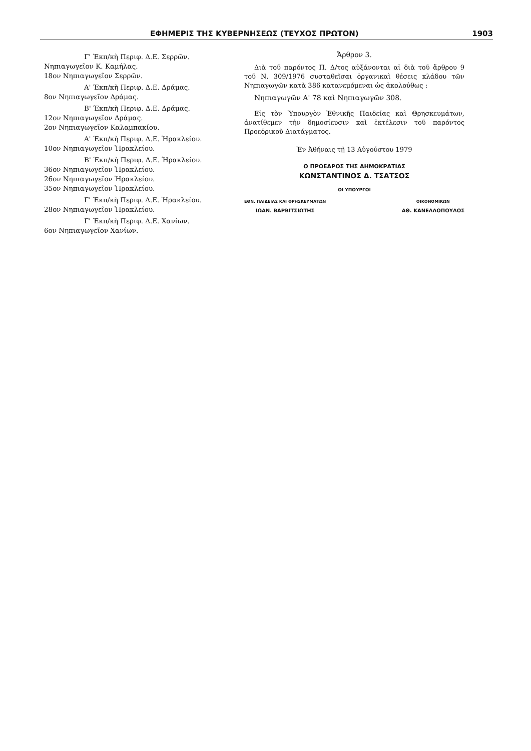ΕΦΗΜΕΡΙΣ ΤΗΣ ΚΥΒΕΡΝΗΣΕΩΣ (ΤΕΥΧΟΣ ΠΡΩΤΟΝ) 1903
Γ' Έκπ/κὴ Περιφ. Δ.Ε. Σερρῶν.
Νηπιαγωγεῖον Κ. Καμήλας.
18ον Νηπιαγωγεῖον Σερρῶν.
Α' Έκπ/κὴ Περιφ. Δ.Ε. Δράμας.
8ον Νηπιαγωγεῖον Δράμας.
Β' Έκπ/κὴ Περιφ. Δ.Ε. Δράμας.
12ον Νηπιαγωγεῖον Δράμας.
2ον Νηπιαγωγεῖον Καλαμπακίου.
Α' Έκπ/κὴ Περιφ. Δ.Ε. Ἡρακλείου.
10ον Νηπιαγωγεῖον Ἡρακλείου.
Β' Έκπ/κὴ Περιφ. Δ.Ε. Ἡρακλείου.
36ον Νηπιαγωγεῖον Ἡρακλείου.
26ον Νηπιαγωγεῖον Ἡρακλείου.
35ον Νηπιαγωγεῖον Ἡρακλείου.
Γ' Έκπ/κὴ Περιφ. Δ.Ε. Ἡρακλείου.
28ον Νηπιαγωγεῖον Ἡρακλείου.
Γ' Έκπ/κὴ Περιφ. Δ.Ε. Χανίων.
6ον Νηπιαγωγεῖον Χανίων.
Ἄρθρον 3.
Διὰ τοῦ παρόντος Π. Δ/τος αὐξάνονται αἱ διὰ τοῦ ἄρθρου 9 τοῦ Ν. 309/1976 συσταθεῖσαι ὀργανικαὶ θέσεις κλάδου τῶν Νηπιαγωγῶν κατὰ 386 κατανεμόμεναι ὡς ἀκολούθως :
Νηπιαγωγῶν Α' 78 καὶ Νηπιαγωγῶν 308.
Εἰς τὸν Ὑπουργὸν Ἐθνικῆς Παιδείας καὶ Θρησκευμάτων, ἀνατίθεμεν τὴν δημοσίευσιν καὶ ἐκτέλεσιν τοῦ παρόντος Προεδρικοῦ Διατάγματος.
Ἐν Ἀθήναις τῇ 13 Αὐγούστου 1979
Ο ΠΡΟΕΔΡΟΣ ΤΗΣ ΔΗΜΟΚΡΑΤΙΑΣ
ΚΩΝΣΤΑΝΤΙΝΟΣ Δ. ΤΣΑΤΣΟΣ
ΟΙ ΥΠΟΥΡΓΟΙ
ΕΘΝ. ΠΑΙΔΕΙΑΣ ΚΑΙ ΘΡΗΣΚΕΥΜΑΤΩΝ
ΙΩΑΝ. ΒΑΡΒΙΤΣΙΩΤΗΣ
ΟΙΚΟΝΟΜΙΚΩΝ
ΑΘ. ΚΑΝΕΛΛΟΠΟΥΛΟΣ